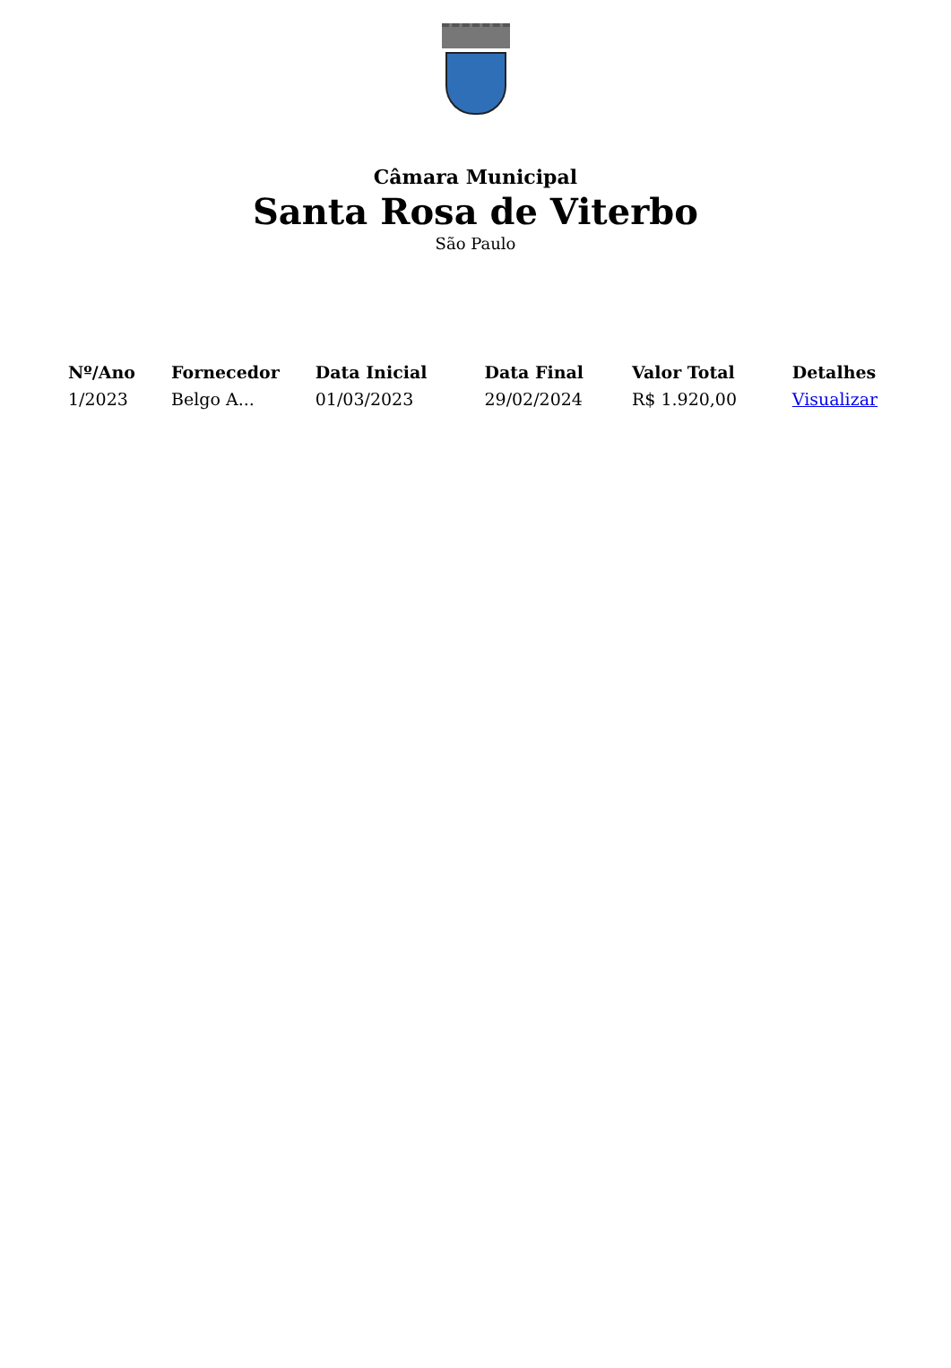Câmara Municipal
Santa Rosa de Viterbo
São Paulo
| Nº/Ano | Fornecedor | Data Inicial | Data Final | Valor Total | Detalhes |
| --- | --- | --- | --- | --- | --- |
| 1/2023 | Belgo A... | 01/03/2023 | 29/02/2024 | R$ 1.920,00 | Visualizar |